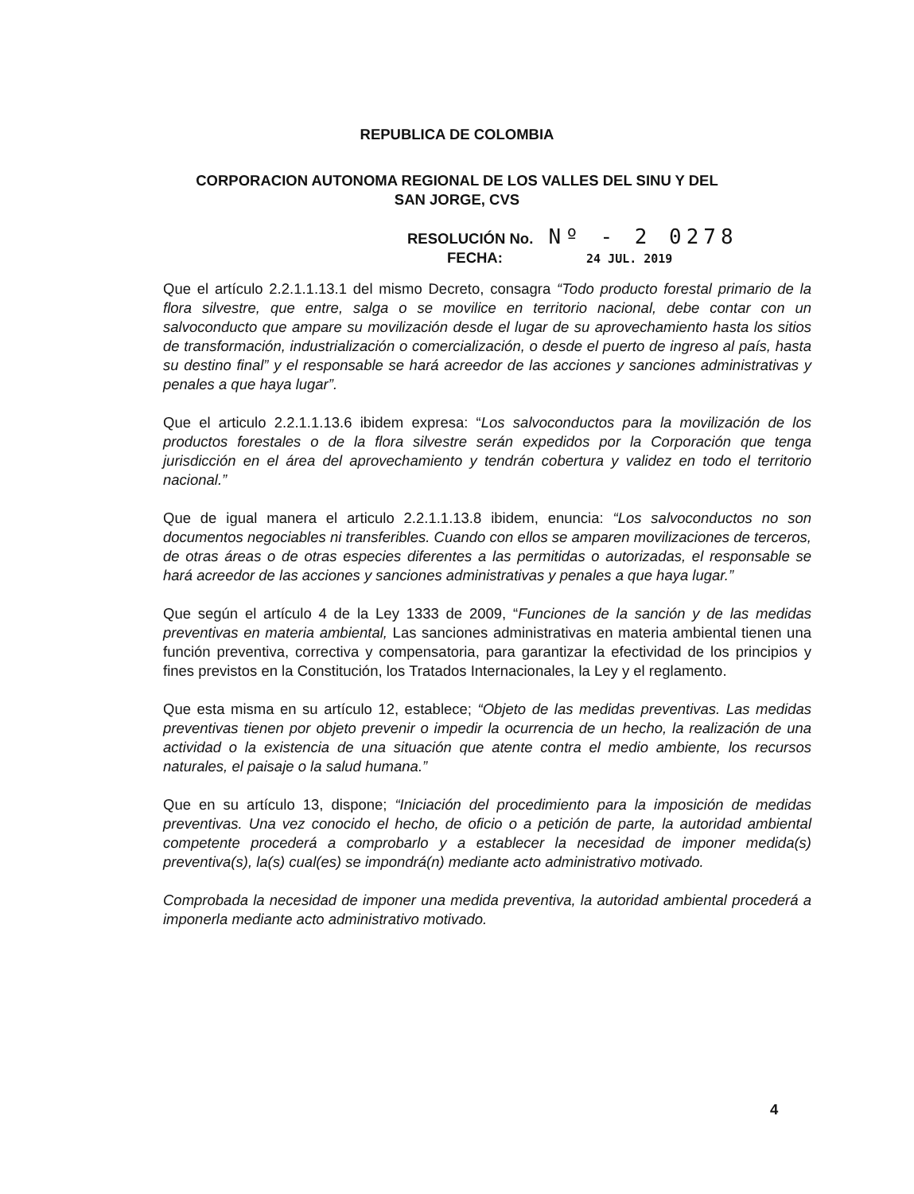REPUBLICA DE COLOMBIA
CORPORACION AUTONOMA REGIONAL DE LOS VALLES DEL SINU Y DEL
SAN JORGE, CVS
RESOLUCIÓN No. Nº - 2 0278
FECHA: 24 JUL. 2019
Que el artículo 2.2.1.1.13.1 del mismo Decreto, consagra “Todo producto forestal primario de la flora silvestre, que entre, salga o se movilice en territorio nacional, debe contar con un salvoconducto que ampare su movilización desde el lugar de su aprovechamiento hasta los sitios de transformación, industrialización o comercialización, o desde el puerto de ingreso al país, hasta su destino final” y el responsable se hará acreedor de las acciones y sanciones administrativas y penales a que haya lugar”.
Que el articulo 2.2.1.1.13.6 ibidem expresa: “Los salvoconductos para la movilización de los productos forestales o de la flora silvestre serán expedidos por la Corporación que tenga jurisdicción en el área del aprovechamiento y tendrán cobertura y validez en todo el territorio nacional.”
Que de igual manera el articulo 2.2.1.1.13.8 ibidem, enuncia: “Los salvoconductos no son documentos negociables ni transferibles. Cuando con ellos se amparen movilizaciones de terceros, de otras áreas o de otras especies diferentes a las permitidas o autorizadas, el responsable se hará acreedor de las acciones y sanciones administrativas y penales a que haya lugar.”
Que según el artículo 4 de la Ley 1333 de 2009, “Funciones de la sanción y de las medidas preventivas en materia ambiental, Las sanciones administrativas en materia ambiental tienen una función preventiva, correctiva y compensatoria, para garantizar la efectividad de los principios y fines previstos en la Constitución, los Tratados Internacionales, la Ley y el reglamento.
Que esta misma en su artículo 12, establece; “Objeto de las medidas preventivas. Las medidas preventivas tienen por objeto prevenir o impedir la ocurrencia de un hecho, la realización de una actividad o la existencia de una situación que atente contra el medio ambiente, los recursos naturales, el paisaje o la salud humana.”
Que en su artículo 13, dispone; “Iniciación del procedimiento para la imposición de medidas preventivas. Una vez conocido el hecho, de oficio o a petición de parte, la autoridad ambiental competente procederá a comprobarlo y a establecer la necesidad de imponer medida(s) preventiva(s), la(s) cual(es) se impondrá(n) mediante acto administrativo motivado.
Comprobada la necesidad de imponer una medida preventiva, la autoridad ambiental procederá a imponerla mediante acto administrativo motivado.
4